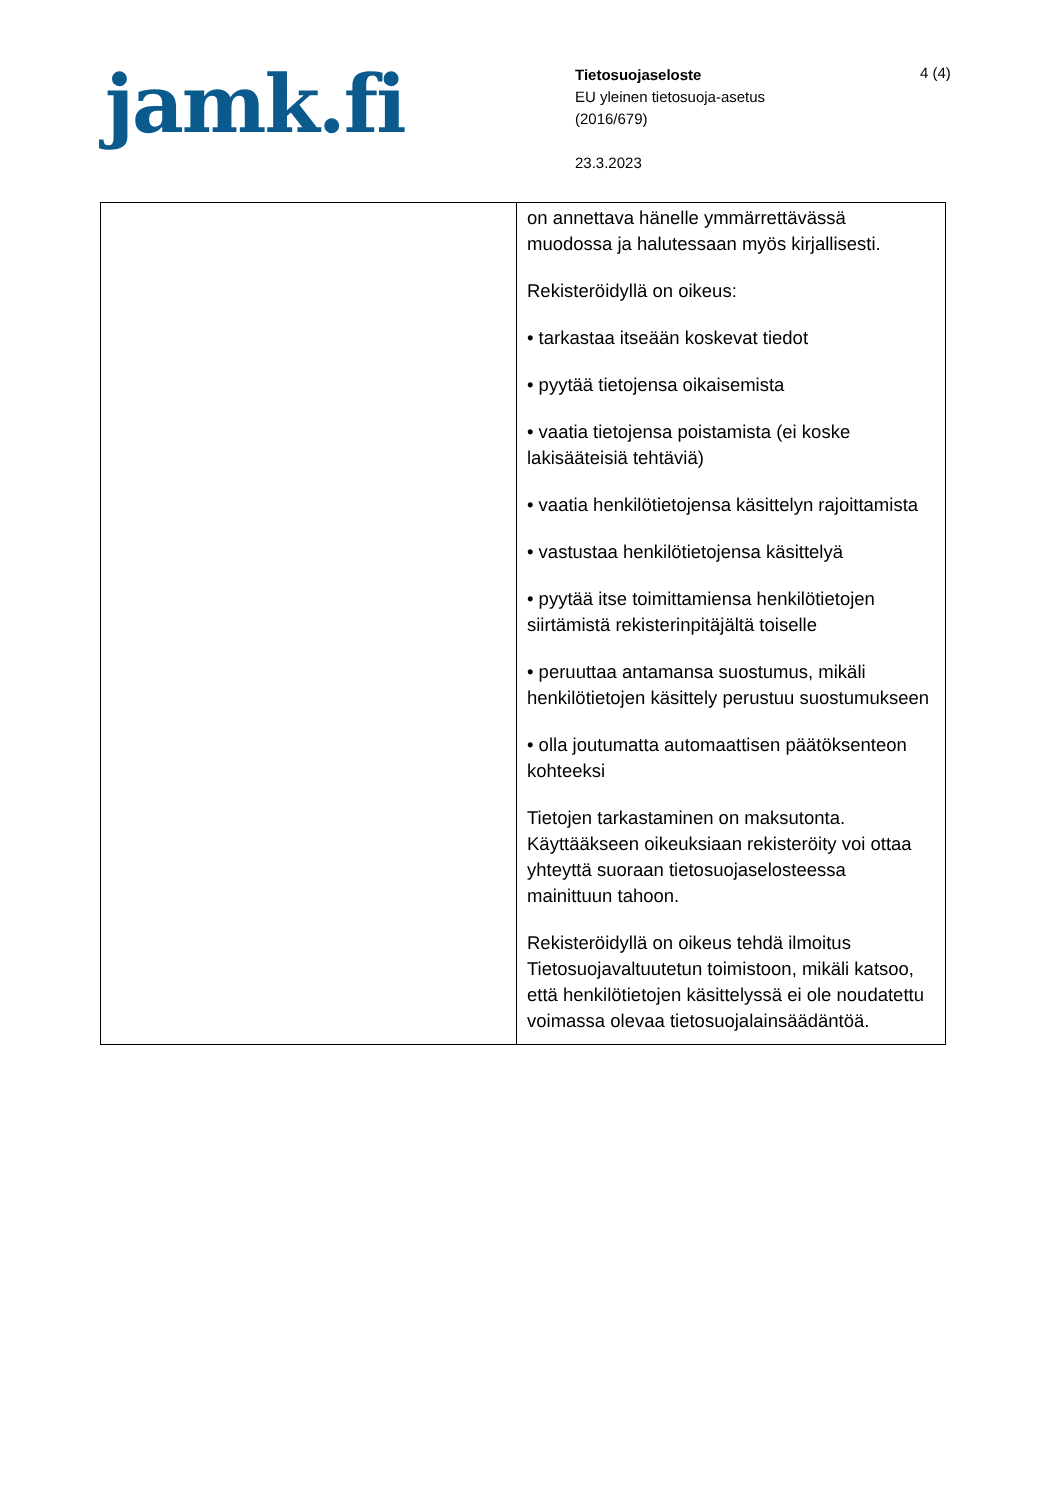jamk.fi
Tietosuojaseloste
EU yleinen tietosuoja-asetus
(2016/679)
23.3.2023
4 (4)
| | on annettava hänelle ymmärrettävässä muodossa ja halutessaan myös kirjallisesti. Rekisteröidyllä on oikeus: • tarkastaa itseään koskevat tiedot • pyytää tietojensa oikaisemista • vaatia tietojensa poistamista (ei koske lakisääteisiä tehtäviä) • vaatia henkilötietojensa käsittelyn rajoittamista • vastustaa henkilötietojensa käsittelyä • pyytää itse toimittamiensa henkilötietojen siirtämistä rekisterinpitäjältä toiselle • peruuttaa antamansa suostumus, mikäli henkilötietojen käsittely perustuu suostumukseen • olla joutumatta automaattisen päätöksenteon kohteeksi Tietojen tarkastaminen on maksutonta. Käyttääkseen oikeuksiaan rekisteröity voi ottaa yhteyttä suoraan tietosuojaselosteessa mainittuun tahoon. Rekisteröidyllä on oikeus tehdä ilmoitus Tietosuojavaltuutetun toimistoon, mikäli katsoo, että henkilötietojen käsittelyssä ei ole noudatettu voimassa olevaa tietosuojalainsäädäntöä. |